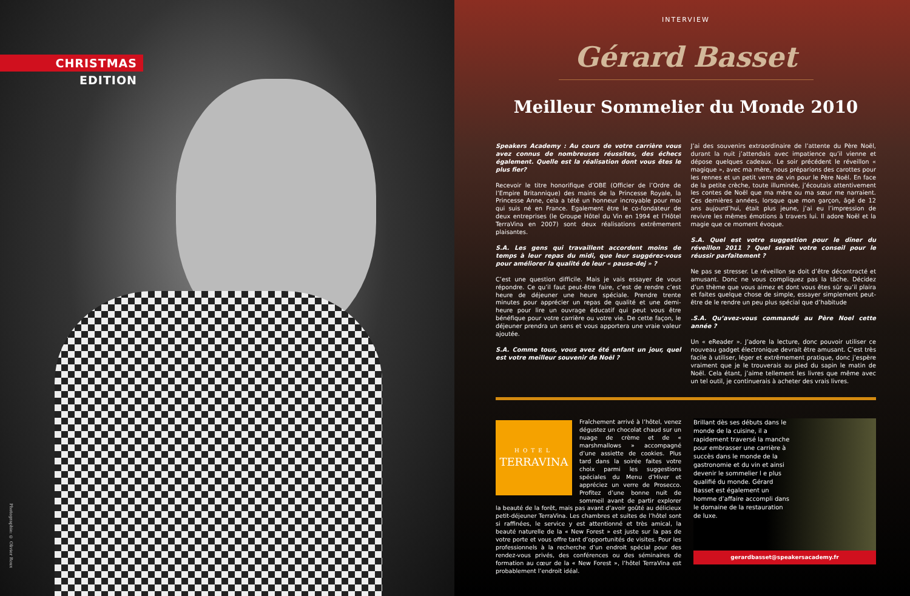CHRISTMAS EDITION
Photographie: © Olivier Roux
INTERVIEW
Gérard Basset
Meilleur Sommelier du Monde 2010
Speakers Academy : Au cours de votre carrière vous avez connus de nombreuses réussites, des échecs également. Quelle est la réalisation dont vous êtes le plus fier?
Recevoir le titre honorifique d’OBE (Officier de l’Ordre de l’Empire Britannique) des mains de la Princesse Royale, la Princesse Anne, cela a tété un honneur incroyable pour moi qui suis né en France. Egalement être le co-fondateur de deux entreprises (le Groupe Hôtel du Vin en 1994 et l’Hôtel TerraVina en 2007) sont deux réalisations extrêmement plaisantes.
S.A. Les gens qui travaillent accordent moins de temps à leur repas du midi, que leur suggérez-vous pour améliorer la qualité de leur « pause-dej » ?
C’est une question difficile. Mais je vais essayer de vous répondre. Ce qu’il faut peut-être faire, c’est de rendre c’est heure de déjeuner une heure spéciale. Prendre trente minutes pour apprécier un repas de qualité et une demi-heure pour lire un ouvrage éducatif qui peut vous être bénéfique pour votre carrière ou votre vie. De cette façon, le déjeuner prendra un sens et vous apportera une vraie valeur ajoutée.
S.A. Comme tous, vous avez été enfant un jour, quel est votre meilleur souvenir de Noël ?
J’ai des souvenirs extraordinaire de l’attente du Père Noël, durant la nuit j’attendais avec impatience qu’il vienne et dépose quelques cadeaux. Le soir précédent le réveillon « magique », avec ma mère, nous préparions des carottes pour les rennes et un petit verre de vin pour le Père Noël. En face de la petite crèche, toute illuminée, j’écoutais attentivement les contes de Noël que ma mère ou ma sœur me narraient. Ces dernières années, lorsque que mon garçon, âgé de 12 ans aujourd’hui, était plus jeune, j’ai eu l’impression de revivre les mêmes émotions à travers lui. Il adore Noël et la magie que ce moment évoque.
S.A. Quel est votre suggestion pour le dîner du réveillon 2011 ? Quel serait votre conseil pour le réussir parfaitement ?
Ne pas se stresser. Le réveillon se doit d’être décontracté et amusant. Donc ne vous compliquez pas la tâche. Décidez d’un thème que vous aimez et dont vous êtes sûr qu’il plaira et faites quelque chose de simple, essayer simplement peut-être de le rendre un peu plus spécial que d’habitude
.S.A. Qu’avez-vous commandé au Père Noel cette année ?
Un « eReader ». J’adore la lecture, donc pouvoir utiliser ce nouveau gadget électronique devrait être amusant. C’est très facile à utiliser, léger et extrêmement pratique, donc j’espère vraiment que je le trouverais au pied du sapin le matin de Noël. Cela étant, j’aime tellement les livres que même avec un tel outil, je continuerais à acheter des vrais livres.
HOTEL
TERRAVINA
Fraîchement arrivé à l’hôtel, venez dégustez un chocolat chaud sur un nuage de crème et de « marshmallows » accompagné d’une assiette de cookies. Plus tard dans la soirée faites votre choix parmi les suggestions spéciales du Menu d’Hiver et appréciez un verre de Prosecco. Profitez d’une bonne nuit de sommeil avant de partir explorer la beauté de la forêt, mais pas avant d’avoir goûté au délicieux petit-déjeuner TerraVina. Les chambres et suites de l’hôtel sont si raffinées, le service y est attentionné et très amical, la beauté naturelle de la « New Forest » est juste sur la pas de votre porte et vous offre tant d’opportunités de visites. Pour les professionnels à la recherche d’un endroit spécial pour des rendez-vous privés, des conférences ou des séminaires de formation au cœur de la « New Forest », l’hôtel TerraVina est probablement l’endroit idéal.
Brillant dès ses débuts dans le monde de la cuisine, il a rapidement traversé la manche pour embrasser une carrière à succès dans le monde de la gastronomie et du vin et ainsi devenir le sommelier l e plus qualifié du monde. Gérard Basset est également un homme d’affaire accompli dans le domaine de la restauration de luxe.
gerardbasset@speakersacademy.fr